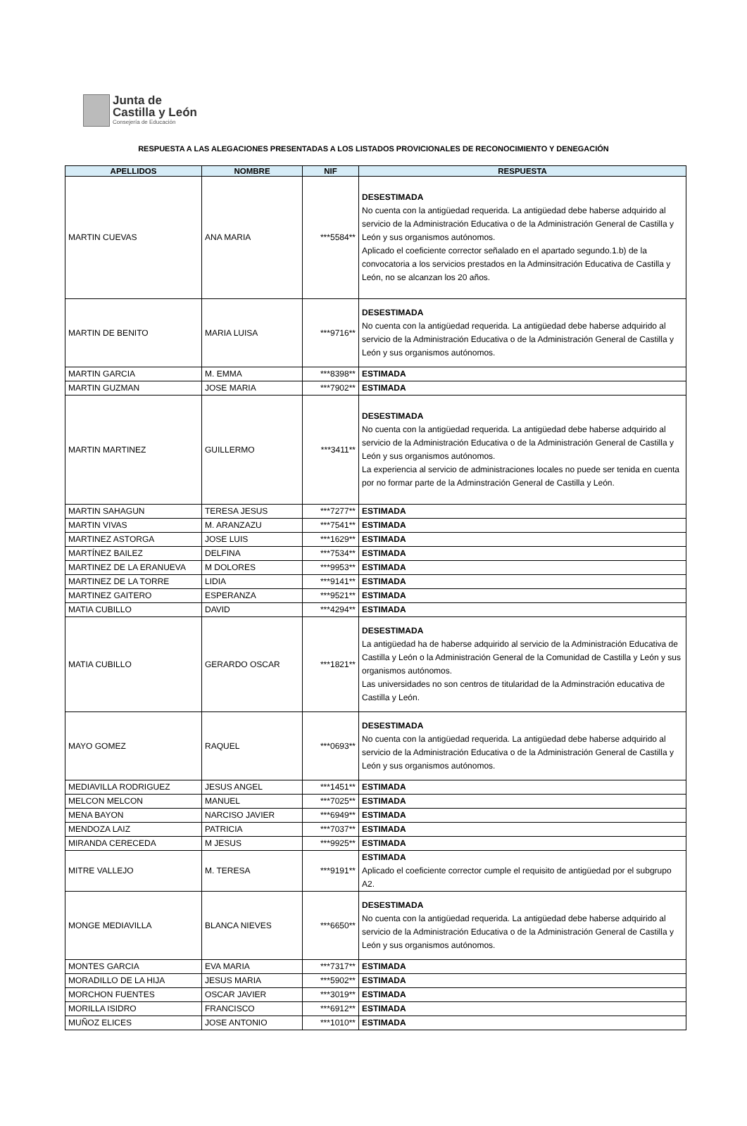Junta de
Castilla y León
Consejería de Educación
RESPUESTA A LAS ALEGACIONES PRESENTADAS A LOS LISTADOS PROVICIONALES DE RECONOCIMIENTO Y DENEGACIÓN
| APELLIDOS | NOMBRE | NIF | RESPUESTA |
| --- | --- | --- | --- |
| MARTIN CUEVAS | ANA MARIA | ***5584** | DESESTIMADA No cuenta con la antigüedad requerida. La antigüedad debe haberse adquirido al servicio de la Administración Educativa o de la Administración General de Castilla y León y sus organismos autónomos. Aplicado el coeficiente corrector señalado en el apartado segundo.1.b) de la convocatoria a los servicios prestados en la Adminsitración Educativa de Castilla y León, no se alcanzan los 20 años. |
| MARTIN DE BENITO | MARIA LUISA | ***9716** | DESESTIMADA No cuenta con la antigüedad requerida. La antigüedad debe haberse adquirido al servicio de la Administración Educativa o de la Administración General de Castilla y León y sus organismos autónomos. |
| MARTIN GARCIA | M. EMMA | ***8398** | ESTIMADA |
| MARTIN GUZMAN | JOSE MARIA | ***7902** | ESTIMADA |
| MARTIN MARTINEZ | GUILLERMO | ***3411** | DESESTIMADA No cuenta con la antigüedad requerida. La antigüedad debe haberse adquirido al servicio de la Administración Educativa o de la Administración General de Castilla y León y sus organismos autónomos. La experiencia al servicio de administraciones locales no puede ser tenida en cuenta por no formar parte de la Adminstración General de Castilla y León. |
| MARTIN SAHAGUN | TERESA JESUS | ***7277** | ESTIMADA |
| MARTIN VIVAS | M. ARANZAZU | ***7541** | ESTIMADA |
| MARTINEZ ASTORGA | JOSE LUIS | ***1629** | ESTIMADA |
| MARTÍNEZ BAILEZ | DELFINA | ***7534** | ESTIMADA |
| MARTINEZ DE LA ERANUEVA | M DOLORES | ***9953** | ESTIMADA |
| MARTINEZ DE LA TORRE | LIDIA | ***9141** | ESTIMADA |
| MARTINEZ GAITERO | ESPERANZA | ***9521** | ESTIMADA |
| MATIA CUBILLO | DAVID | ***4294** | ESTIMADA |
| MATIA CUBILLO | GERARDO OSCAR | ***1821** | DESESTIMADA La antigüedad ha de haberse adquirido al servicio de la Administración Educativa de Castilla y León o la Administración General de la Comunidad de Castilla y León y sus organismos autónomos. Las universidades no son centros de titularidad de la Adminstración educativa de Castilla y León. |
| MAYO GOMEZ | RAQUEL | ***0693** | DESESTIMADA No cuenta con la antigüedad requerida. La antigüedad debe haberse adquirido al servicio de la Administración Educativa o de la Administración General de Castilla y León y sus organismos autónomos. |
| MEDIAVILLA RODRIGUEZ | JESUS ANGEL | ***1451** | ESTIMADA |
| MELCON MELCON | MANUEL | ***7025** | ESTIMADA |
| MENA BAYON | NARCISO JAVIER | ***6949** | ESTIMADA |
| MENDOZA LAIZ | PATRICIA | ***7037** | ESTIMADA |
| MIRANDA CERECEDA | M JESUS | ***9925** | ESTIMADA |
| MITRE VALLEJO | M. TERESA | ***9191** | ESTIMADA Aplicado el coeficiente corrector cumple el requisito de antigüedad por el subgrupo A2. |
| MONGE MEDIAVILLA | BLANCA NIEVES | ***6650** | DESESTIMADA No cuenta con la antigüedad requerida. La antigüedad debe haberse adquirido al servicio de la Administración Educativa o de la Administración General de Castilla y León y sus organismos autónomos. |
| MONTES GARCIA | EVA MARIA | ***7317** | ESTIMADA |
| MORADILLO DE LA HIJA | JESUS MARIA | ***5902** | ESTIMADA |
| MORCHON FUENTES | OSCAR JAVIER | ***3019** | ESTIMADA |
| MORILLA ISIDRO | FRANCISCO | ***6912** | ESTIMADA |
| MUÑOZ ELICES | JOSE ANTONIO | ***1010** | ESTIMADA |